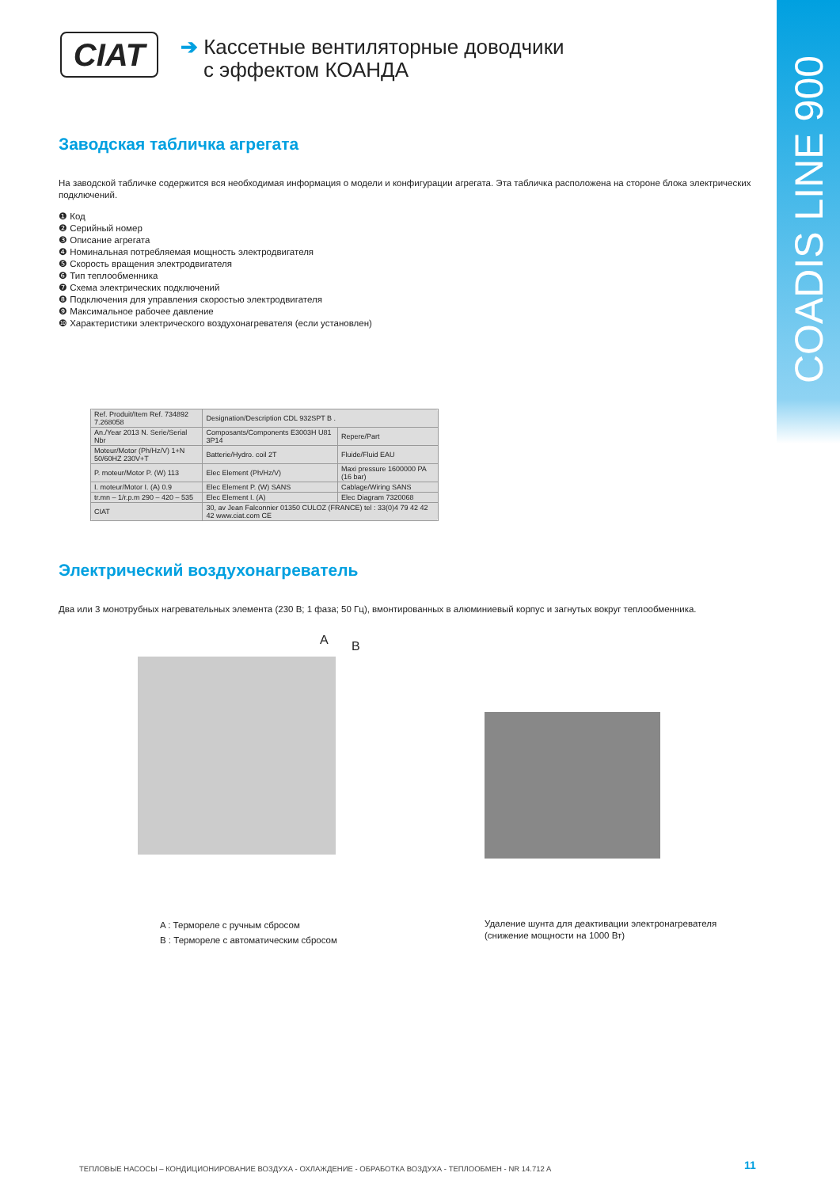COADIS LINE 900
CIAT
➔ Кассетные вентиляторные доводчики
с эффектом КОАНДА
Заводская табличка агрегата
На заводской табличке содержится вся необходимая информация о модели и конфигурации агрегата. Эта табличка расположена на стороне блока электрических подключений.
❶ Код
❷ Серийный номер
❸ Описание агрегата
❹ Номинальная потребляемая мощность электродвигателя
❺ Скорость вращения электродвигателя
❻ Тип теплообменника
❼ Схема электрических подключений
❽ Подключения для управления скоростью электродвигателя
❾ Максимальное рабочее давление
❿ Характеристики электрического воздухонагревателя (если установлен)
| Ref. Produit/Item Ref. 734892 7.268058 | Designation/Description CDL 932SPT B . | |
| An./Year 2013 N. Serie/Serial Nbr | Composants/Components E3003H U81 3P14 | Repere/Part |
| Moteur/Motor (Ph/Hz/V) 1+N 50/60HZ 230V+T | Batterie/Hydro. coil 2T | Fluide/Fluid EAU |
| P. moteur/Motor P. (W) 113 | Elec Element (Ph/Hz/V) | Maxi pressure 1600000 PA (16 bar) |
| I. moteur/Motor I. (A) 0.9 | Elec Element P. (W) SANS | Cablage/Wiring SANS |
| tr.mn – 1/r.p.m 290 – 420 – 535 | Elec Element I. (A) | Elec Diagram 7320068 |
| CIAT | 30, av Jean Falconnier 01350 CULOZ (FRANCE) tel : 33(0)4 79 42 42 42 www.ciat.com CE | |
Электрический воздухонагреватель
Два или 3 монотрубных нагревательных элемента (230 В; 1 фаза; 50 Гц), вмонтированных в алюминиевый корпус и загнутых вокруг теплообменника.
A B
A : Термореле с ручным сбросом
B : Термореле с автоматическим сбросом
Удаление шунта для деактивации электронагревателя
(снижение мощности на 1000 Вт)
ТЕПЛОВЫЕ НАСОСЫ – КОНДИЦИОНИРОВАНИЕ ВОЗДУХА - ОХЛАЖДЕНИЕ - ОБРАБОТКА ВОЗДУХА - ТЕПЛООБМЕН - NR 14.712 A
11